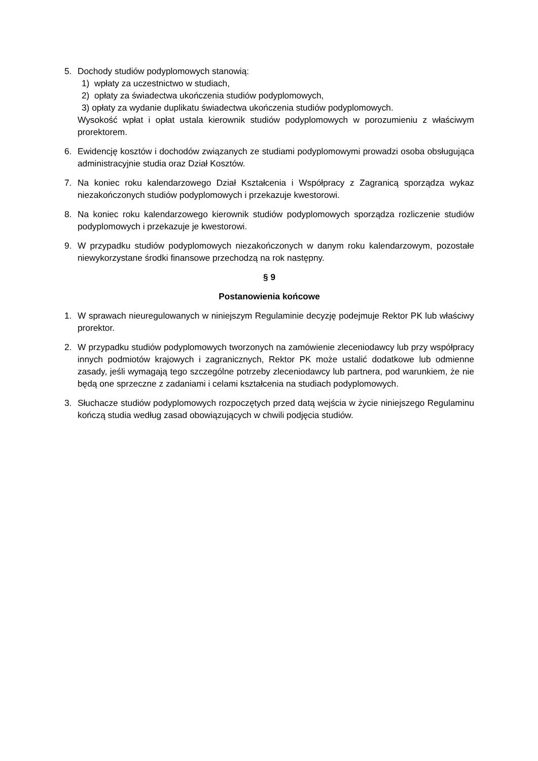5. Dochody studiów podyplomowych stanowią:
1) wpłaty za uczestnictwo w studiach,
2) opłaty za świadectwa ukończenia studiów podyplomowych,
3) opłaty za wydanie duplikatu świadectwa ukończenia studiów podyplomowych.
Wysokość wpłat i opłat ustala kierownik studiów podyplomowych w porozumieniu z właściwym prorektorem.
6. Ewidencję kosztów i dochodów związanych ze studiami podyplomowymi prowadzi osoba obsługująca administracyjnie studia oraz Dział Kosztów.
7. Na koniec roku kalendarzowego Dział Kształcenia i Współpracy z Zagranicą sporządza wykaz niezakończonych studiów podyplomowych i przekazuje kwestorowi.
8. Na koniec roku kalendarzowego kierownik studiów podyplomowych sporządza rozliczenie studiów podyplomowych i przekazuje je kwestorowi.
9. W przypadku studiów podyplomowych niezakończonych w danym roku kalendarzowym, pozostałe niewykorzystane środki finansowe przechodzą na rok następny.
§ 9
Postanowienia końcowe
1. W sprawach nieuregulowanych w niniejszym Regulaminie decyzję podejmuje Rektor PK lub właściwy prorektor.
2. W przypadku studiów podyplomowych tworzonych na zamówienie zleceniodawcy lub przy współpracy innych podmiotów krajowych i zagranicznych, Rektor PK może ustalić dodatkowe lub odmienne zasady, jeśli wymagają tego szczególne potrzeby zleceniodawcy lub partnera, pod warunkiem, że nie będą one sprzeczne z zadaniami i celami kształcenia na studiach podyplomowych.
3. Słuchacze studiów podyplomowych rozpoczętych przed datą wejścia w życie niniejszego Regulaminu kończą studia według zasad obowiązujących w chwili podjęcia studiów.